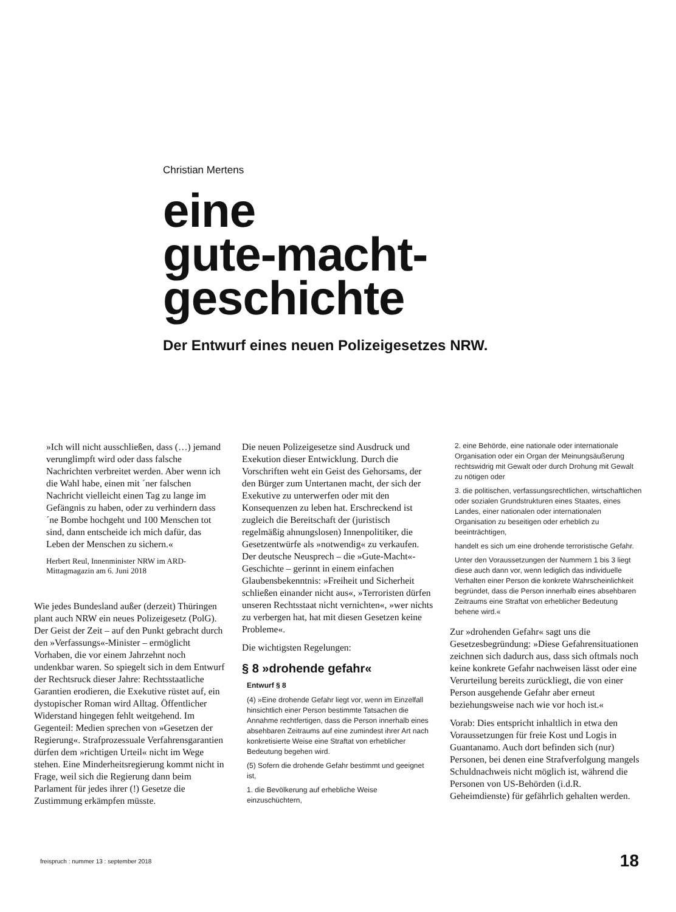Christian Mertens
eine
gute-macht-
geschichte
Der Entwurf eines neuen Polizeigesetzes NRW.
»Ich will nicht ausschließen, dass (…) jemand verunglimpft wird oder dass falsche Nachrichten verbreitet werden. Aber wenn ich die Wahl habe, einen mit ´ner falschen Nachricht vielleicht einen Tag zu lange im Gefängnis zu haben, oder zu verhindern dass ´ne Bombe hochgeht und 100 Menschen tot sind, dann entscheide ich mich dafür, das Leben der Menschen zu sichern.«
Herbert Reul, Innenminister NRW im ARD-Mittagmagazin am 6. Juni 2018
Wie jedes Bundesland außer (derzeit) Thüringen plant auch NRW ein neues Polizeigesetz (PolG). Der Geist der Zeit – auf den Punkt gebracht durch den »Verfassungs«-Minister – ermöglicht Vorhaben, die vor einem Jahrzehnt noch undenkbar waren. So spiegelt sich in dem Entwurf der Rechtsruck dieser Jahre: Rechtsstaatliche Garantien erodieren, die Exekutive rüstet auf, ein dystopischer Roman wird Alltag. Öffentlicher Widerstand hingegen fehlt weitgehend. Im Gegenteil: Medien sprechen von »Gesetzen der Regierung«. Strafprozessuale Verfahrensgarantien dürfen dem »richtigen Urteil« nicht im Wege stehen. Eine Minderheitsregierung kommt nicht in Frage, weil sich die Regierung dann beim Parlament für jedes ihrer (!) Gesetze die Zustimmung erkämpfen müsste.
Die neuen Polizeigesetze sind Ausdruck und Exekution dieser Entwicklung. Durch die Vorschriften weht ein Geist des Gehorsams, der den Bürger zum Untertanen macht, der sich der Exekutive zu unterwerfen oder mit den Konsequenzen zu leben hat. Erschreckend ist zugleich die Bereitschaft der (juristisch regelmäßig ahnungslosen) Innenpolitiker, die Gesetzentwürfe als »notwendig« zu verkaufen. Der deutsche Neusprech – die »Gute-Macht«-Geschichte – gerinnt in einem einfachen Glaubensbekenntnis: »Freiheit und Sicherheit schließen einander nicht aus«, »Terroristen dürfen unseren Rechtsstaat nicht vernichten«, »wer nichts zu verbergen hat, hat mit diesen Gesetzen keine Probleme«.
Die wichtigsten Regelungen:
§ 8 »drohende gefahr«
Entwurf § 8
(4) »Eine drohende Gefahr liegt vor, wenn im Einzelfall hinsichtlich einer Person bestimmte Tatsachen die Annahme rechtfertigen, dass die Person innerhalb eines absehbaren Zeitraums auf eine zumindest ihrer Art nach konkretisierte Weise eine Straftat von erheblicher Bedeutung begehen wird.
(5) Sofern die drohende Gefahr bestimmt und geeignet ist,
1. die Bevölkerung auf erhebliche Weise einzuschüchtern,
2. eine Behörde, eine nationale oder internationale Organisation oder ein Organ der Meinungsäußerung rechtswidrig mit Gewalt oder durch Drohung mit Gewalt zu nötigen oder
3. die politischen, verfassungsrechtlichen, wirtschaftlichen oder sozialen Grundstrukturen eines Staates, eines Landes, einer nationalen oder internationalen Organisation zu beseitigen oder erheblich zu beeinträchtigen,
handelt es sich um eine drohende terroristische Gefahr.
Unter den Voraussetzungen der Nummern 1 bis 3 liegt diese auch dann vor, wenn lediglich das individuelle Verhalten einer Person die konkrete Wahrscheinlichkeit begründet, dass die Person innerhalb eines absehbaren Zeitraums eine Straftat von erheblicher Bedeutung behene wird.«
Zur »drohenden Gefahr« sagt uns die Gesetzesbegründung: »Diese Gefahrensituationen zeichnen sich dadurch aus, dass sich oftmals noch keine konkrete Gefahr nachweisen lässt oder eine Verurteilung bereits zurückliegt, die von einer Person ausgehende Gefahr aber erneut beziehungsweise nach wie vor hoch ist.«
Vorab: Dies entspricht inhaltlich in etwa den Voraussetzungen für freie Kost und Logis in Guantanamo. Auch dort befinden sich (nur) Personen, bei denen eine Strafverfolgung mangels Schuldnachweis nicht möglich ist, während die Personen von US-Behörden (i.d.R. Geheimdienste) für gefährlich gehalten werden.
freispruch : nummer 13 : september 2018 18